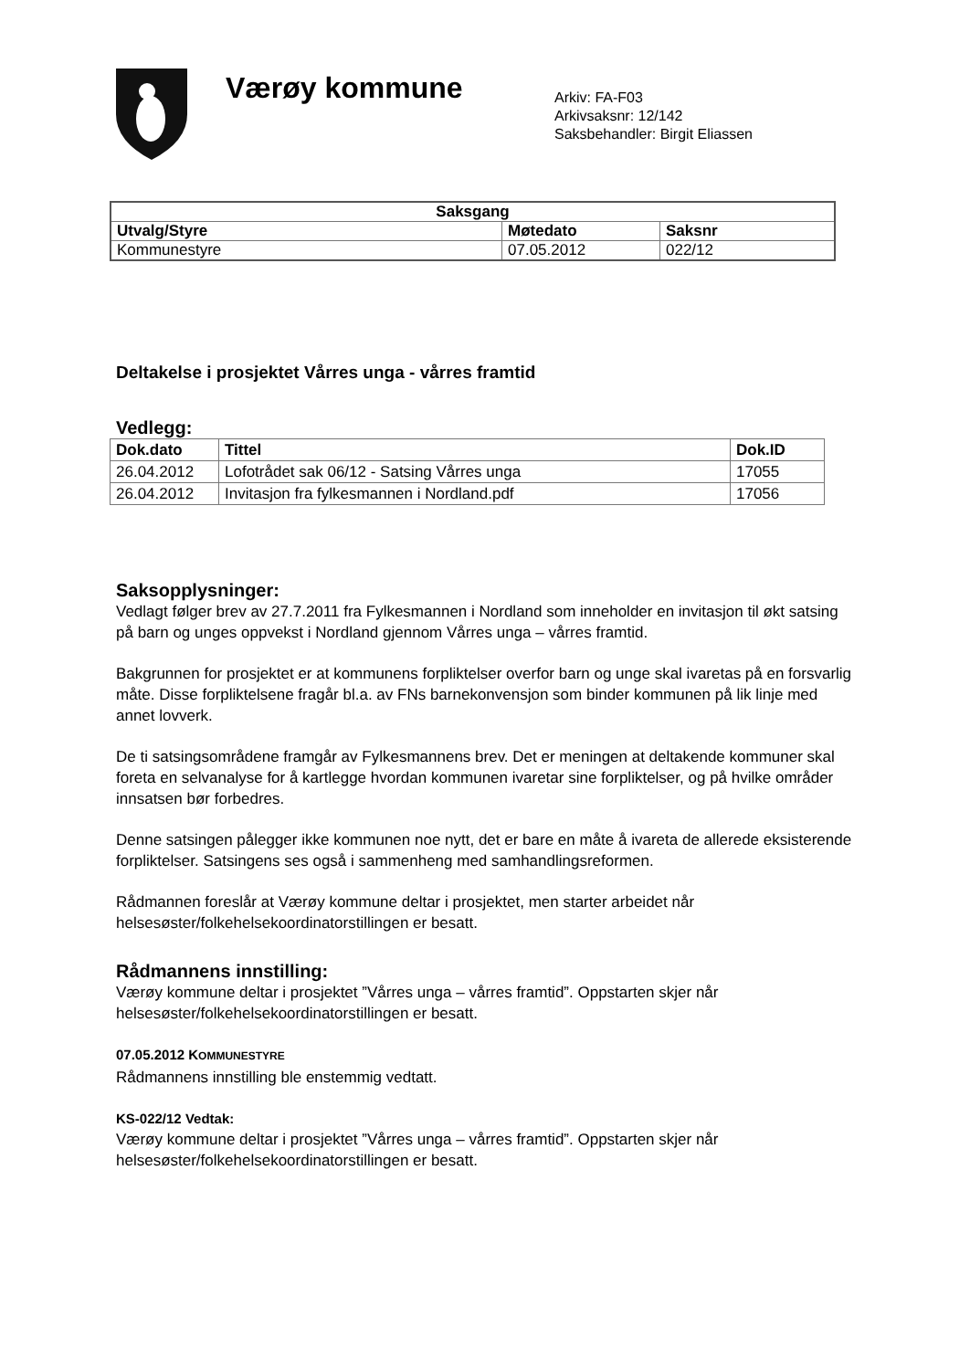Værøy kommune
Arkiv: FA-F03
Arkivsaksnr: 12/142
Saksbehandler: Birgit Eliassen
| Saksgang | | |
| --- | --- | --- |
| Utvalg/Styre | Møtedato | Saksnr |
| Kommunestyre | 07.05.2012 | 022/12 |
Deltakelse i prosjektet Vårres unga - vårres framtid
Vedlegg:
| Dok.dato | Tittel | Dok.ID |
| --- | --- | --- |
| 26.04.2012 | Lofotrådet sak 06/12 - Satsing Vårres unga | 17055 |
| 26.04.2012 | Invitasjon fra fylkesmannen i Nordland.pdf | 17056 |
Saksopplysninger:
Vedlagt følger brev av 27.7.2011 fra Fylkesmannen i Nordland som inneholder en invitasjon til økt satsing på barn og unges oppvekst i Nordland gjennom Vårres unga – vårres framtid.
Bakgrunnen for prosjektet er at kommunens forpliktelser overfor barn og unge skal ivaretas på en forsvarlig måte. Disse forpliktelsene fragår bl.a. av FNs barnekonvensjon som binder kommunen på lik linje med annet lovverk.
De ti satsingsområdene framgår av Fylkesmannens brev. Det er meningen at deltakende kommuner skal foreta en selvanalyse for å kartlegge hvordan kommunen ivaretar sine forpliktelser, og på hvilke områder innsatsen bør forbedres.
Denne satsingen pålegger ikke kommunen noe nytt, det er bare en måte å ivareta de allerede eksisterende forpliktelser. Satsingens ses også i sammenheng med samhandlingsreformen.
Rådmannen foreslår at Værøy kommune deltar i prosjektet, men starter arbeidet når helsesøster/folkehelsekoordinatorstillingen er besatt.
Rådmannens innstilling:
Værøy kommune deltar i prosjektet ”Vårres unga – vårres framtid”. Oppstarten skjer når helsesøster/folkehelsekoordinatorstillingen er besatt.
07.05.2012 KOMMUNESTYRE
Rådmannens innstilling ble enstemmig vedtatt.
KS-022/12 Vedtak:
Værøy kommune deltar i prosjektet ”Vårres unga – vårres framtid”. Oppstarten skjer når helsesøster/folkehelsekoordinatorstillingen er besatt.